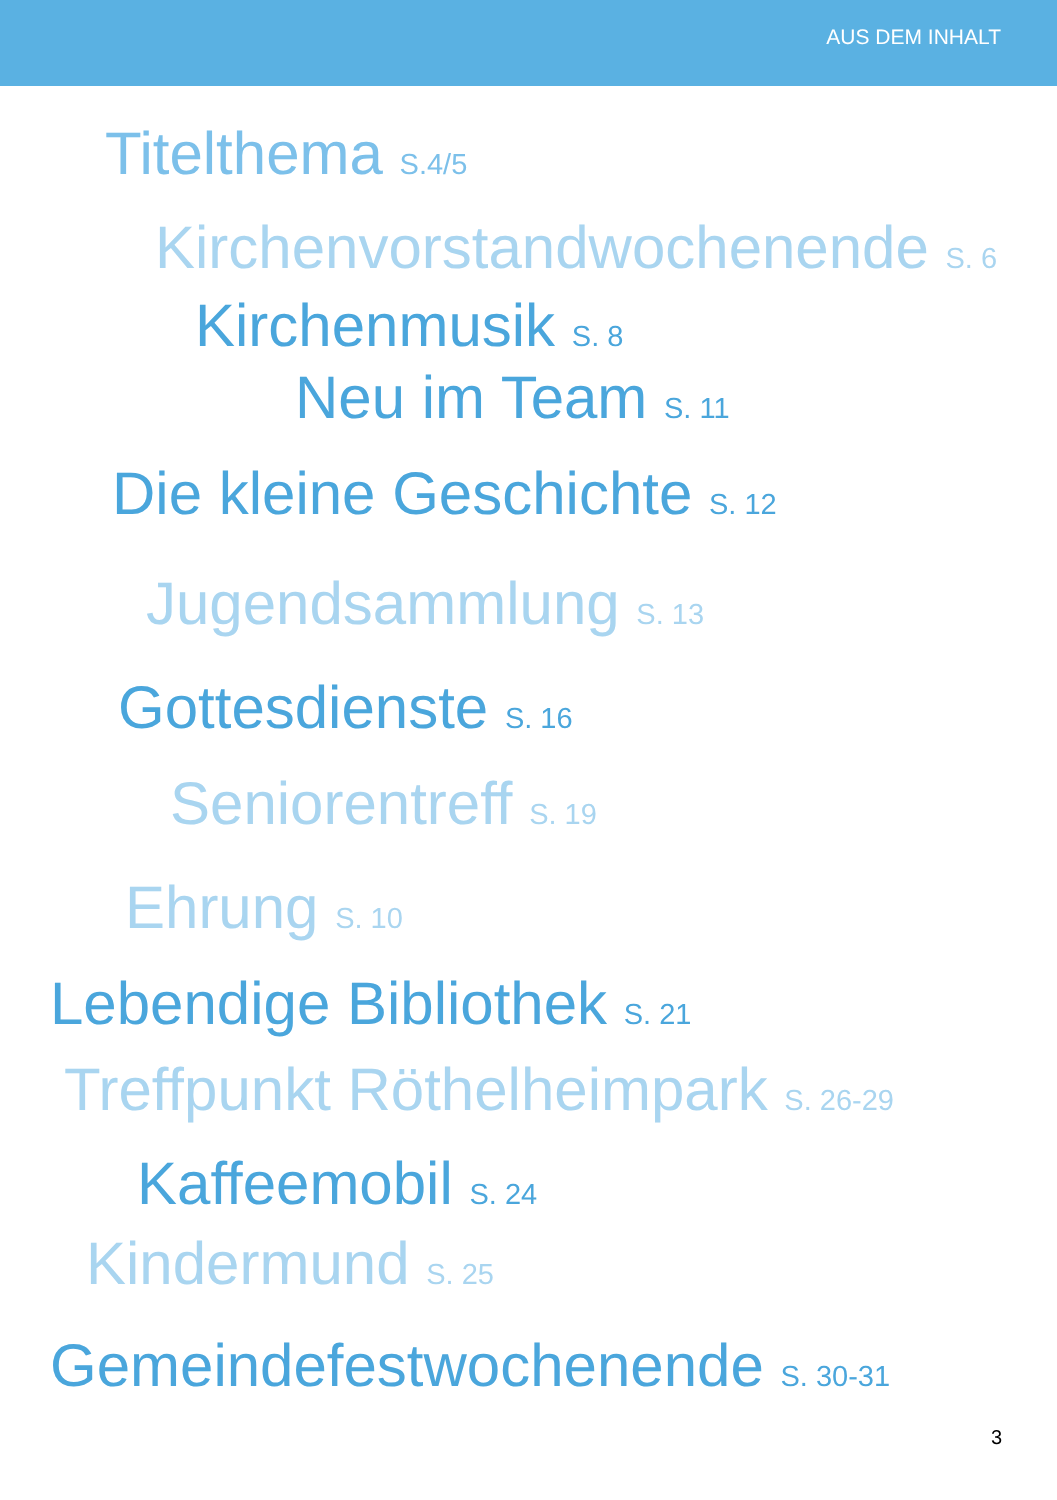AUS DEM INHALT
Titelthema S.4/5
Kirchenvorstandwochenende S. 6
Kirchenmusik S. 8
Neu im Team S. 11
Die kleine Geschichte S. 12
Jugendsammlung S. 13
Gottesdienste S. 16
Seniorentreff S. 19
Ehrung S. 10
Lebendige Bibliothek S. 21
Treffpunkt Röthelheimpark S. 26-29
Kaffeemobil S. 24
Kindermund S. 25
Gemeindefestwochenende S. 30-31
3